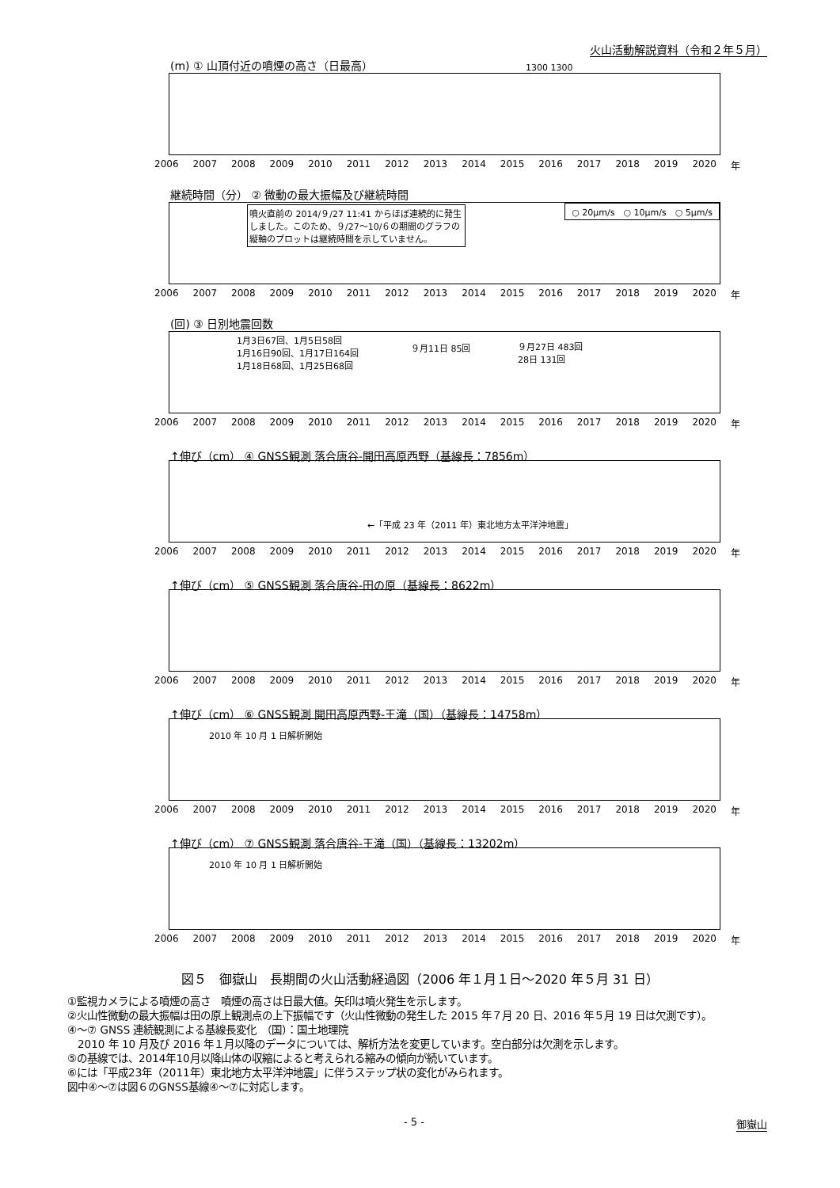火山活動解説資料（令和２年５月）
(m) ① 山頂付近の噴煙の高さ（日最高）
1300 1300
2006 2007 2008 2009 2010 2011 2012 2013 2014 2015 2016 2017 2018 2019 2020 年
継続時間（分） ② 微動の最大振幅及び継続時間
噴火直前の 2014/９/27 11:41 からほぼ連続的に発生しました。このため、９/27～10/６の期間のグラフの縦軸のプロットは継続時間を示していません。
○ 20μm/s　○ 10μm/s　○ 5μm/s
2006 2007 2008 2009 2010 2011 2012 2013 2014 2015 2016 2017 2018 2019 2020 年
(回) ③ 日別地震回数
1月3日67回、1月5日58回
1月16日90回、1月17日164回
1月18日68回、1月25日68回
９月11日 85回
９月27日 483回
28日 131回
2006 2007 2008 2009 2010 2011 2012 2013 2014 2015 2016 2017 2018 2019 2020 年
↑伸び（cm） ④ GNSS観測 落合唐谷-開田高原西野（基線長：7856m）
←「平成 23 年（2011 年）東北地方太平洋沖地震」
2006 2007 2008 2009 2010 2011 2012 2013 2014 2015 2016 2017 2018 2019 2020 年
↑伸び（cm） ⑤ GNSS観測 落合唐谷-田の原（基線長：8622m）
2006 2007 2008 2009 2010 2011 2012 2013 2014 2015 2016 2017 2018 2019 2020 年
↑伸び（cm） ⑥ GNSS観測 開田高原西野-王滝（国）（基線長：14758m）
2010 年 10 月 1 日解析開始
2006 2007 2008 2009 2010 2011 2012 2013 2014 2015 2016 2017 2018 2019 2020 年
↑伸び（cm） ⑦ GNSS観測 落合唐谷-王滝（国）（基線長：13202m）
2010 年 10 月 1 日解析開始
2006 2007 2008 2009 2010 2011 2012 2013 2014 2015 2016 2017 2018 2019 2020 年
図５　御嶽山　長期間の火山活動経過図（2006 年１月１日～2020 年５月 31 日）
①監視カメラによる噴煙の高さ　噴煙の高さは日最大値。矢印は噴火発生を示します。
②火山性微動の最大振幅は田の原上観測点の上下振幅です（火山性微動の発生した 2015 年７月 20 日、2016 年５月 19 日は欠測です）。
④～⑦ GNSS 連続観測による基線長変化　（国）：国土地理院
　2010 年 10 月及び 2016 年１月以降のデータについては、解析方法を変更しています。空白部分は欠測を示します。
⑤の基線では、2014年10月以降山体の収縮によると考えられる縮みの傾向が続いています。
⑥には「平成23年（2011年）東北地方太平洋沖地震」に伴うステップ状の変化がみられます。
図中④～⑦は図６のGNSS基線④～⑦に対応します。
- 5 - 御嶽山